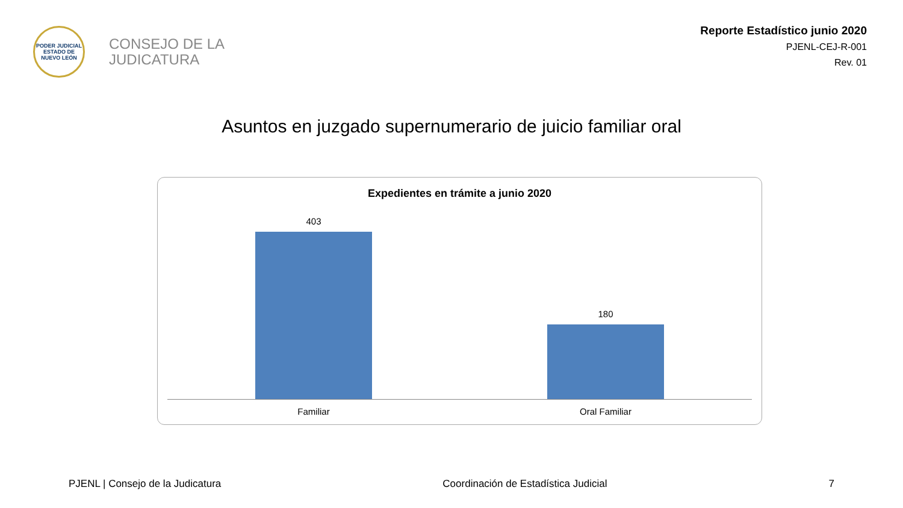PODER JUDICIAL
ESTADO DE NUEVO LEÓN
CONSEJO DE LA
JUDICATURA
Reporte Estadístico junio 2020
PJENL-CEJ-R-001
Rev. 01
Asuntos en juzgado supernumerario de juicio familiar oral
Expedientes en trámite a junio 2020
403
180
Familiar Oral Familiar
PJENL | Consejo de la Judicatura Coordinación de Estadística Judicial 7